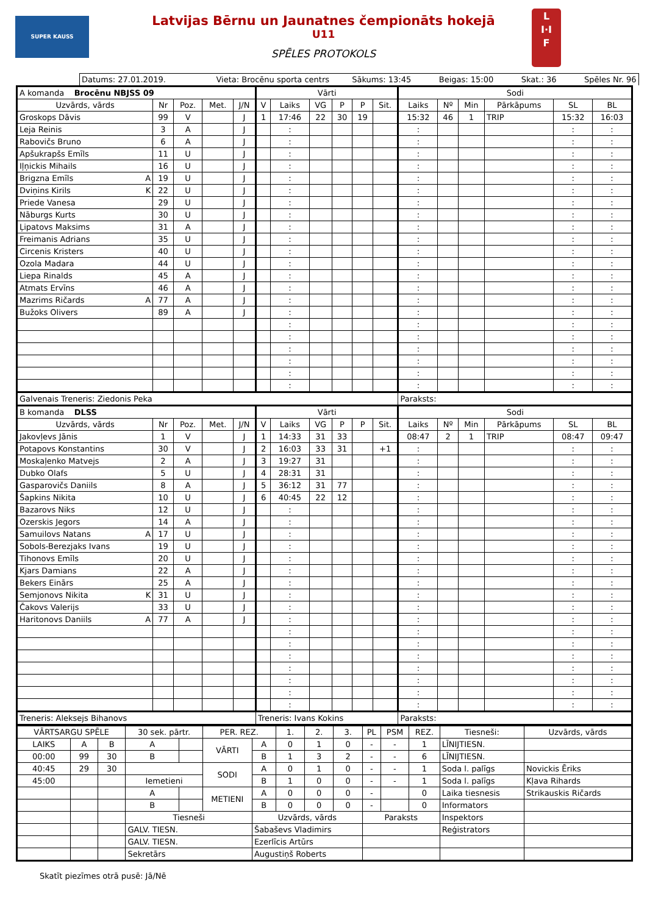SUPER KAUSS
Latvijas Bērnu un Jaunatnes čempionāts hokejā
U11
SPĒLES PROTOKOLS
L
I·I
F
| Datums: 27.01.2019. Vieta: Brocēnu sporta centrs Sākums: 13:45 Beigas: 15:00 Skat.: 36 Spēles Nr. 96 |
| A komanda Brocēnu NBJSS 09 | | | | | Vārti | | | | | | Sodi | | | | | |
| Uzvārds, vārds | Nr | Poz. | Met. | J/N | V | Laiks | VG | P | P | Sit. | Laiks | Nº | Min | Pārkāpums | SL | BL |
| Groskops Dāvis | 99 | V | | J | 1 | 17:46 | 22 | 30 | 19 | | 15:32 | 46 | 1 | TRIP | 15:32 | 16:03 |
| Leja Reinis | 3 | A | | J | | : | | | | | : | | | | : | : |
| Rabovičs Bruno | 6 | A | | J | | : | | | | | : | | | | : | : |
| Apšukrapšs Emīls | 11 | U | | J | | : | | | | | : | | | | : | : |
| Iļņickis Mihails | 16 | U | | J | | : | | | | | : | | | | : | : |
| Brigzna Emīls A | 19 | U | | J | | : | | | | | : | | | | : | : |
| Dviņins Kirils K | 22 | U | | J | | : | | | | | : | | | | : | : |
| Priede Vanesa | 29 | U | | J | | : | | | | | : | | | | : | : |
| Nāburgs Kurts | 30 | U | | J | | : | | | | | : | | | | : | : |
| Ļipatovs Maksims | 31 | A | | J | | : | | | | | : | | | | : | : |
| Freimanis Adrians | 35 | U | | J | | : | | | | | : | | | | : | : |
| Circenis Kristers | 40 | U | | J | | : | | | | | : | | | | : | : |
| Ozola Madara | 44 | U | | J | | : | | | | | : | | | | : | : |
| Liepa Rinalds | 45 | A | | J | | : | | | | | : | | | | : | : |
| Atmats Ervīns | 46 | A | | J | | : | | | | | : | | | | : | : |
| Mazrims Ričards A | 77 | A | | J | | : | | | | | : | | | | : | : |
| Bužoks Olivers | 89 | A | | J | | : | | | | | : | | | | : | : |
| | | | | | | : | | | | | : | | | | : | : |
| | | | | | | : | | | | | : | | | | : | : |
| | | | | | | : | | | | | : | | | | : | : |
| | | | | | | : | | | | | : | | | | : | : |
| | | | | | | : | | | | | : | | | | : | : |
| | | | | | | : | | | | | : | | | | : | : |
| Galvenais Treneris: Ziedonis Peka | | | | | | | | | | | Paraksts: | | | | | |
| B komanda DLSS | | | | | Vārti | | | | | | Sodi | | | | | |
| Uzvārds, vārds | Nr | Poz. | Met. | J/N | V | Laiks | VG | P | P | Sit. | Laiks | Nº | Min | Pārkāpums | SL | BL |
| Jakovļevs Jānis | 1 | V | | J | 1 | 14:33 | 31 | 33 | | | 08:47 | 2 | 1 | TRIP | 08:47 | 09:47 |
| Potapovs Konstantins | 30 | V | | J | 2 | 16:03 | 33 | 31 | | +1 | : | | | | : | : |
| Moskaļenko Matvejs | 2 | A | | J | 3 | 19:27 | 31 | | | | : | | | | : | : |
| Dubko Olafs | 5 | U | | J | 4 | 28:31 | 31 | | | | : | | | | : | : |
| Gasparovičs Daniils | 8 | A | | J | 5 | 36:12 | 31 | 77 | | | : | | | | : | : |
| Šapkins Nikita | 10 | U | | J | 6 | 40:45 | 22 | 12 | | | : | | | | : | : |
| Bazarovs Niks | 12 | U | | J | | : | | | | | : | | | | : | : |
| Ozerskis Jegors | 14 | A | | J | | : | | | | | : | | | | : | : |
| Samuilovs Natans A | 17 | U | | J | | : | | | | | : | | | | : | : |
| Sobols-Berezjaks Ivans | 19 | U | | J | | : | | | | | : | | | | : | : |
| Tihonovs Emīls | 20 | U | | J | | : | | | | | : | | | | : | : |
| Kjars Damians | 22 | A | | J | | : | | | | | : | | | | : | : |
| Bekers Einārs | 25 | A | | J | | : | | | | | : | | | | : | : |
| Semjonovs Nikita K | 31 | U | | J | | : | | | | | : | | | | : | : |
| Čakovs Valerijs | 33 | U | | J | | : | | | | | : | | | | : | : |
| Haritonovs Daniils A | 77 | A | | J | | : | | | | | : | | | | : | : |
| | | | | | | : | | | | | : | | | | : | : |
| | | | | | | : | | | | | : | | | | : | : |
| | | | | | | : | | | | | : | | | | : | : |
| | | | | | | : | | | | | : | | | | : | : |
| | | | | | | : | | | | | : | | | | : | : |
| | | | | | | : | | | | | : | | | | : | : |
| | | | | | | : | | | | | : | | | | : | : |
| Treneris: Aleksejs Bihanovs | | | | | Treneris: Ivans Kokins | | | | | | Paraksts: | | | | | |
| VĀRTSARGU SPĒLE | | | 30 sek. pārtr. | | PER. REZ. | | 1. | 2. | 3. | PL | PSM | REZ. | Tiesneši: | Uzvārds, vārds |
| LAIKS | A | B | A | | VĀRTI | A | 0 | 1 | 0 | - | - | 1 | LĪNIJTIESN. | |
| 00:00 | 99 | 30 | B | | | B | 1 | 3 | 2 | - | - | 6 | LĪNIJTIESN. | |
| 40:45 | 29 | 30 | | | SODI | A | 0 | 1 | 0 | - | - | 1 | Soda l. palīgs | Novickis Ēriks |
| 45:00 | | | Iemetieni | | | B | 1 | 0 | 0 | - | - | 1 | Soda l. palīgs | Kļava Rihards |
| | | | A | | METIENI | A | 0 | 0 | 0 | - | | 0 | Laika tiesnesis | Strikauskis Ričards |
| | | | B | | | B | 0 | 0 | 0 | - | | 0 | Informators | |
| | | | Tiesneši | | | Uzvārds, vārds | | | | Paraksts | | | Inspektors | |
| | | | GALV. TIESN. | | | Šabaševs Vladimirs | | | | | | | Reģistrators | |
| | | | GALV. TIESN. | | | Ezerlīcis Artūrs | | | | | | | | |
| | | | Sekretārs | | | Augustiņš Roberts | | | | | | | | |
Skatīt piezīmes otrā pusē: Jā/Nē